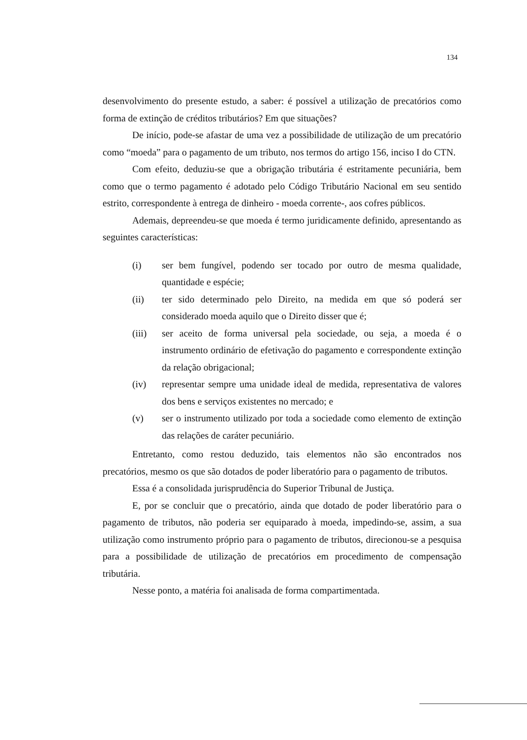134
desenvolvimento do presente estudo, a saber: é possível a utilização de precatórios como forma de extinção de créditos tributários? Em que situações?
De início, pode-se afastar de uma vez a possibilidade de utilização de um precatório como “moeda” para o pagamento de um tributo, nos termos do artigo 156, inciso I do CTN.
Com efeito, deduziu-se que a obrigação tributária é estritamente pecuniária, bem como que o termo pagamento é adotado pelo Código Tributário Nacional em seu sentido estrito, correspondente à entrega de dinheiro - moeda corrente-, aos cofres públicos.
Ademais, depreendeu-se que moeda é termo juridicamente definido, apresentando as seguintes características:
(i) ser bem fungível, podendo ser tocado por outro de mesma qualidade, quantidade e espécie;
(ii) ter sido determinado pelo Direito, na medida em que só poderá ser considerado moeda aquilo que o Direito disser que é;
(iii) ser aceito de forma universal pela sociedade, ou seja, a moeda é o instrumento ordinário de efetivação do pagamento e correspondente extinção da relação obrigacional;
(iv) representar sempre uma unidade ideal de medida, representativa de valores dos bens e serviços existentes no mercado; e
(v) ser o instrumento utilizado por toda a sociedade como elemento de extinção das relações de caráter pecuniário.
Entretanto, como restou deduzido, tais elementos não são encontrados nos precatórios, mesmo os que são dotados de poder liberatório para o pagamento de tributos.
Essa é a consolidada jurisprudência do Superior Tribunal de Justiça.
E, por se concluir que o precatório, ainda que dotado de poder liberatório para o pagamento de tributos, não poderia ser equiparado à moeda, impedindo-se, assim, a sua utilização como instrumento próprio para o pagamento de tributos, direcionou-se a pesquisa para a possibilidade de utilização de precatórios em procedimento de compensação tributária.
Nesse ponto, a matéria foi analisada de forma compartimentada.